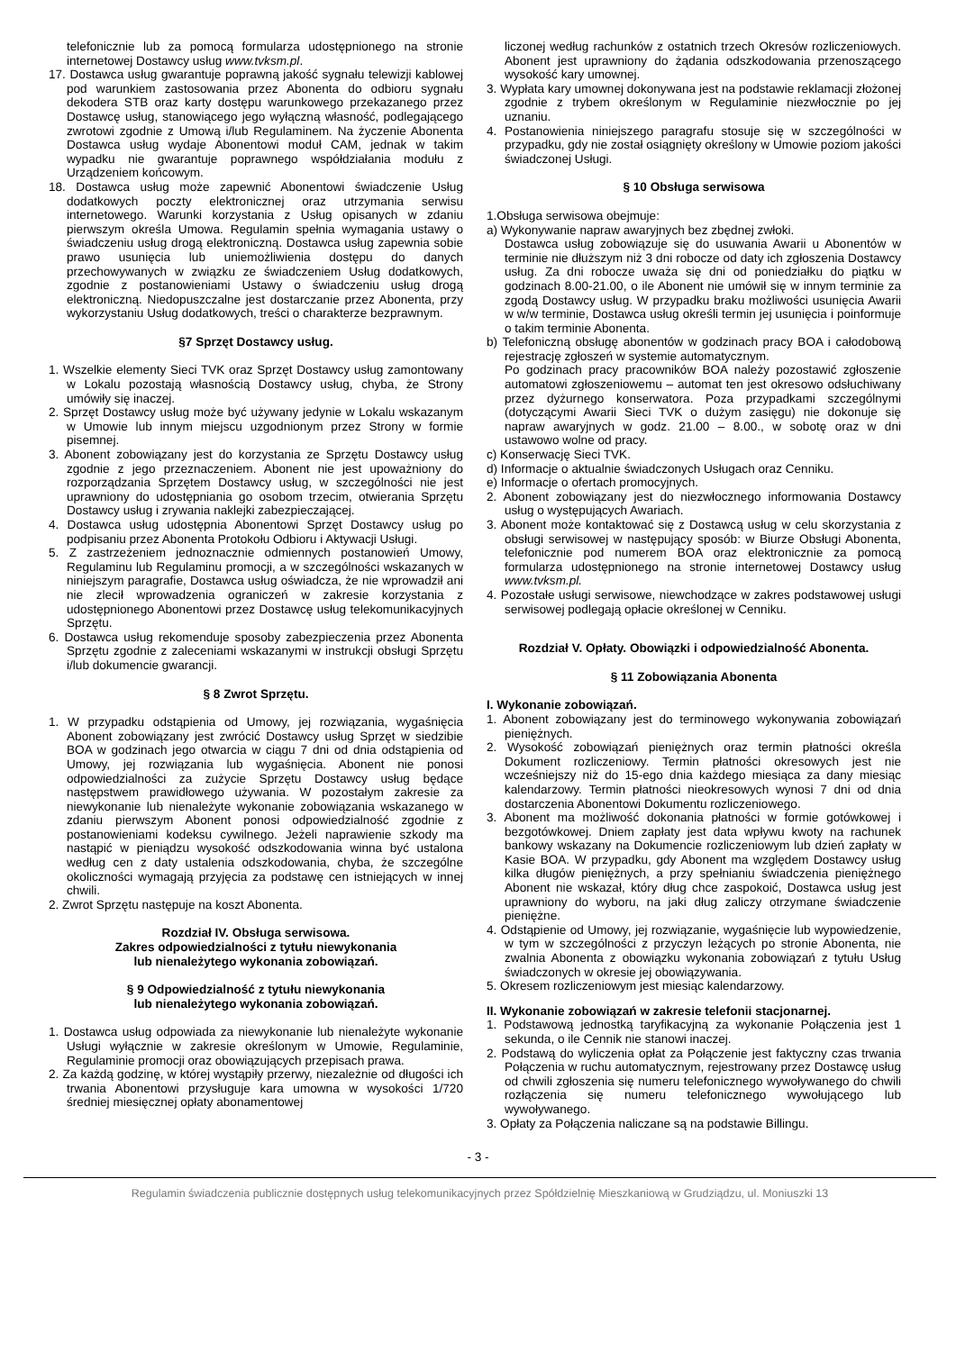telefonicznie lub za pomocą formularza udostępnionego na stronie internetowej Dostawcy usług www.tvksm.pl.
17. Dostawca usług gwarantuje poprawną jakość sygnału telewizji kablowej pod warunkiem zastosowania przez Abonenta do odbioru sygnału dekodera STB oraz karty dostępu warunkowego przekazanego przez Dostawcę usług, stanowiącego jego wyłączną własność, podlegającego zwrotowi zgodnie z Umową i/lub Regulaminem. Na życzenie Abonenta Dostawca usług wydaje Abonentowi moduł CAM, jednak w takim wypadku nie gwarantuje poprawnego współdziałania modułu z Urządzeniem końcowym.
18. Dostawca usług może zapewnić Abonentowi świadczenie Usług dodatkowych poczty elektronicznej oraz utrzymania serwisu internetowego. Warunki korzystania z Usług opisanych w zdaniu pierwszym określa Umowa. Regulamin spełnia wymagania ustawy o świadczeniu usług drogą elektroniczną. Dostawca usług zapewnia sobie prawo usunięcia lub uniemożliwienia dostępu do danych przechowywanych w związku ze świadczeniem Usług dodatkowych, zgodnie z postanowieniami Ustawy o świadczeniu usług drogą elektroniczną. Niedopuszczalne jest dostarczanie przez Abonenta, przy wykorzystaniu Usług dodatkowych, treści o charakterze bezprawnym.
§7 Sprzęt Dostawcy usług.
1. Wszelkie elementy Sieci TVK oraz Sprzęt Dostawcy usług zamontowany w Lokalu pozostają własnością Dostawcy usług, chyba, że Strony umówiły się inaczej.
2. Sprzęt Dostawcy usług może być używany jedynie w Lokalu wskazanym w Umowie lub innym miejscu uzgodnionym przez Strony w formie pisemnej.
3. Abonent zobowiązany jest do korzystania ze Sprzętu Dostawcy usług zgodnie z jego przeznaczeniem. Abonent nie jest upoważniony do rozporządzania Sprzętem Dostawcy usług, w szczególności nie jest uprawniony do udostępniania go osobom trzecim, otwierania Sprzętu Dostawcy usług i zrywania naklejki zabezpieczającej.
4. Dostawca usług udostępnia Abonentowi Sprzęt Dostawcy usług po podpisaniu przez Abonenta Protokołu Odbioru i Aktywacji Usługi.
5. Z zastrzeżeniem jednoznacznie odmiennych postanowień Umowy, Regulaminu lub Regulaminu promocji, a w szczególności wskazanych w niniejszym paragrafie, Dostawca usług oświadcza, że nie wprowadził ani nie zlecił wprowadzenia ograniczeń w zakresie korzystania z udostępnionego Abonentowi przez Dostawcę usług telekomunikacyjnych Sprzętu.
6. Dostawca usług rekomenduje sposoby zabezpieczenia przez Abonenta Sprzętu zgodnie z zaleceniami wskazanymi w instrukcji obsługi Sprzętu i/lub dokumencie gwarancji.
§ 8 Zwrot Sprzętu.
1. W przypadku odstąpienia od Umowy, jej rozwiązania, wygaśnięcia Abonent zobowiązany jest zwrócić Dostawcy usług Sprzęt w siedzibie BOA w godzinach jego otwarcia w ciągu 7 dni od dnia odstąpienia od Umowy, jej rozwiązania lub wygaśnięcia. Abonent nie ponosi odpowiedzialności za zużycie Sprzętu Dostawcy usług będące następstwem prawidłowego używania. W pozostałym zakresie za niewykonanie lub nienależyte wykonanie zobowiązania wskazanego w zdaniu pierwszym Abonent ponosi odpowiedzialność zgodnie z postanowieniami kodeksu cywilnego. Jeżeli naprawienie szkody ma nastąpić w pieniądzu wysokość odszkodowania winna być ustalona według cen z daty ustalenia odszkodowania, chyba, że szczególne okoliczności wymagają przyjęcia za podstawę cen istniejących w innej chwili.
2. Zwrot Sprzętu następuje na koszt Abonenta.
Rozdział IV. Obsługa serwisowa.
Zakres odpowiedzialności z tytułu niewykonania
lub nienależytego wykonania zobowiązań.
§ 9 Odpowiedzialność z tytułu niewykonania
lub nienależytego wykonania zobowiązań.
1. Dostawca usług odpowiada za niewykonanie lub nienależyte wykonanie Usługi wyłącznie w zakresie określonym w Umowie, Regulaminie, Regulaminie promocji oraz obowiązujących przepisach prawa.
2. Za każdą godzinę, w której wystąpiły przerwy, niezależnie od długości ich trwania Abonentowi przysługuje kara umowna w wysokości 1/720 średniej miesięcznej opłaty abonamentowej
liczonej według rachunków z ostatnich trzech Okresów rozliczeniowych. Abonent jest uprawniony do żądania odszkodowania przenoszącego wysokość kary umownej.
3. Wypłata kary umownej dokonywana jest na podstawie reklamacji złożonej zgodnie z trybem określonym w Regulaminie niezwłocznie po jej uznaniu.
4. Postanowienia niniejszego paragrafu stosuje się w szczególności w przypadku, gdy nie został osiągnięty określony w Umowie poziom jakości świadczonej Usługi.
§ 10 Obsługa serwisowa
1.Obsługa serwisowa obejmuje:
a) Wykonywanie napraw awaryjnych bez zbędnej zwłoki.
Dostawca usług zobowiązuje się do usuwania Awarii u Abonentów w terminie nie dłuższym niż 3 dni robocze od daty ich zgłoszenia Dostawcy usług. Za dni robocze uważa się dni od poniedziałku do piątku w godzinach 8.00-21.00, o ile Abonent nie umówił się w innym terminie za zgodą Dostawcy usług. W przypadku braku możliwości usunięcia Awarii w w/w terminie, Dostawca usług określi termin jej usunięcia i poinformuje o takim terminie Abonenta.
b) Telefoniczną obsługę abonentów w godzinach pracy BOA i całodobową rejestrację zgłoszeń w systemie automatycznym.
Po godzinach pracy pracowników BOA należy pozostawić zgłoszenie automatowi zgłoszeniowemu – automat ten jest okresowo odsłuchiwany przez dyżurnego konserwatora. Poza przypadkami szczególnymi (dotyczącymi Awarii Sieci TVK o dużym zasięgu) nie dokonuje się napraw awaryjnych w godz. 21.00 – 8.00., w sobotę oraz w dni ustawowo wolne od pracy.
c) Konserwację Sieci TVK.
d) Informacje o aktualnie świadczonych Usługach oraz Cenniku.
e) Informacje o ofertach promocyjnych.
2. Abonent zobowiązany jest do niezwłocznego informowania Dostawcy usług o występujących Awariach.
3. Abonent może kontaktować się z Dostawcą usług w celu skorzystania z obsługi serwisowej w następujący sposób: w Biurze Obsługi Abonenta, telefonicznie pod numerem BOA oraz elektronicznie za pomocą formularza udostępnionego na stronie internetowej Dostawcy usług www.tvksm.pl.
4. Pozostałe usługi serwisowe, niewchodzące w zakres podstawowej usługi serwisowej podlegają opłacie określonej w Cenniku.
Rozdział V. Opłaty. Obowiązki i odpowiedzialność Abonenta.
§ 11 Zobowiązania Abonenta
I. Wykonanie zobowiązań.
1. Abonent zobowiązany jest do terminowego wykonywania zobowiązań pieniężnych.
2. Wysokość zobowiązań pieniężnych oraz termin płatności określa Dokument rozliczeniowy. Termin płatności okresowych jest nie wcześniejszy niż do 15-ego dnia każdego miesiąca za dany miesiąc kalendarzowy. Termin płatności nieokresowych wynosi 7 dni od dnia dostarczenia Abonentowi Dokumentu rozliczeniowego.
3. Abonent ma możliwość dokonania płatności w formie gotówkowej i bezgotówkowej. Dniem zapłaty jest data wpływu kwoty na rachunek bankowy wskazany na Dokumencie rozliczeniowym lub dzień zapłaty w Kasie BOA. W przypadku, gdy Abonent ma względem Dostawcy usług kilka długów pieniężnych, a przy spełnianiu świadczenia pieniężnego Abonent nie wskazał, który dług chce zaspokoić, Dostawca usług jest uprawniony do wyboru, na jaki dług zaliczy otrzymane świadczenie pieniężne.
4. Odstąpienie od Umowy, jej rozwiązanie, wygaśnięcie lub wypowiedzenie, w tym w szczególności z przyczyn leżących po stronie Abonenta, nie zwalnia Abonenta z obowiązku wykonania zobowiązań z tytułu Usług świadczonych w okresie jej obowiązywania.
5. Okresem rozliczeniowym jest miesiąc kalendarzowy.
II. Wykonanie zobowiązań w zakresie telefonii stacjonarnej.
1. Podstawową jednostką taryfikacyjną za wykonanie Połączenia jest 1 sekunda, o ile Cennik nie stanowi inaczej.
2. Podstawą do wyliczenia opłat za Połączenie jest faktyczny czas trwania Połączenia w ruchu automatycznym, rejestrowany przez Dostawcę usług od chwili zgłoszenia się numeru telefonicznego wywoływanego do chwili rozłączenia się numeru telefonicznego wywołującego lub wywoływanego.
3. Opłaty za Połączenia naliczane są na podstawie Billingu.
- 3 -
Regulamin świadczenia publicznie dostępnych usług telekomunikacyjnych przez Spółdzielnię Mieszkaniową w Grudziądzu, ul. Moniuszki 13